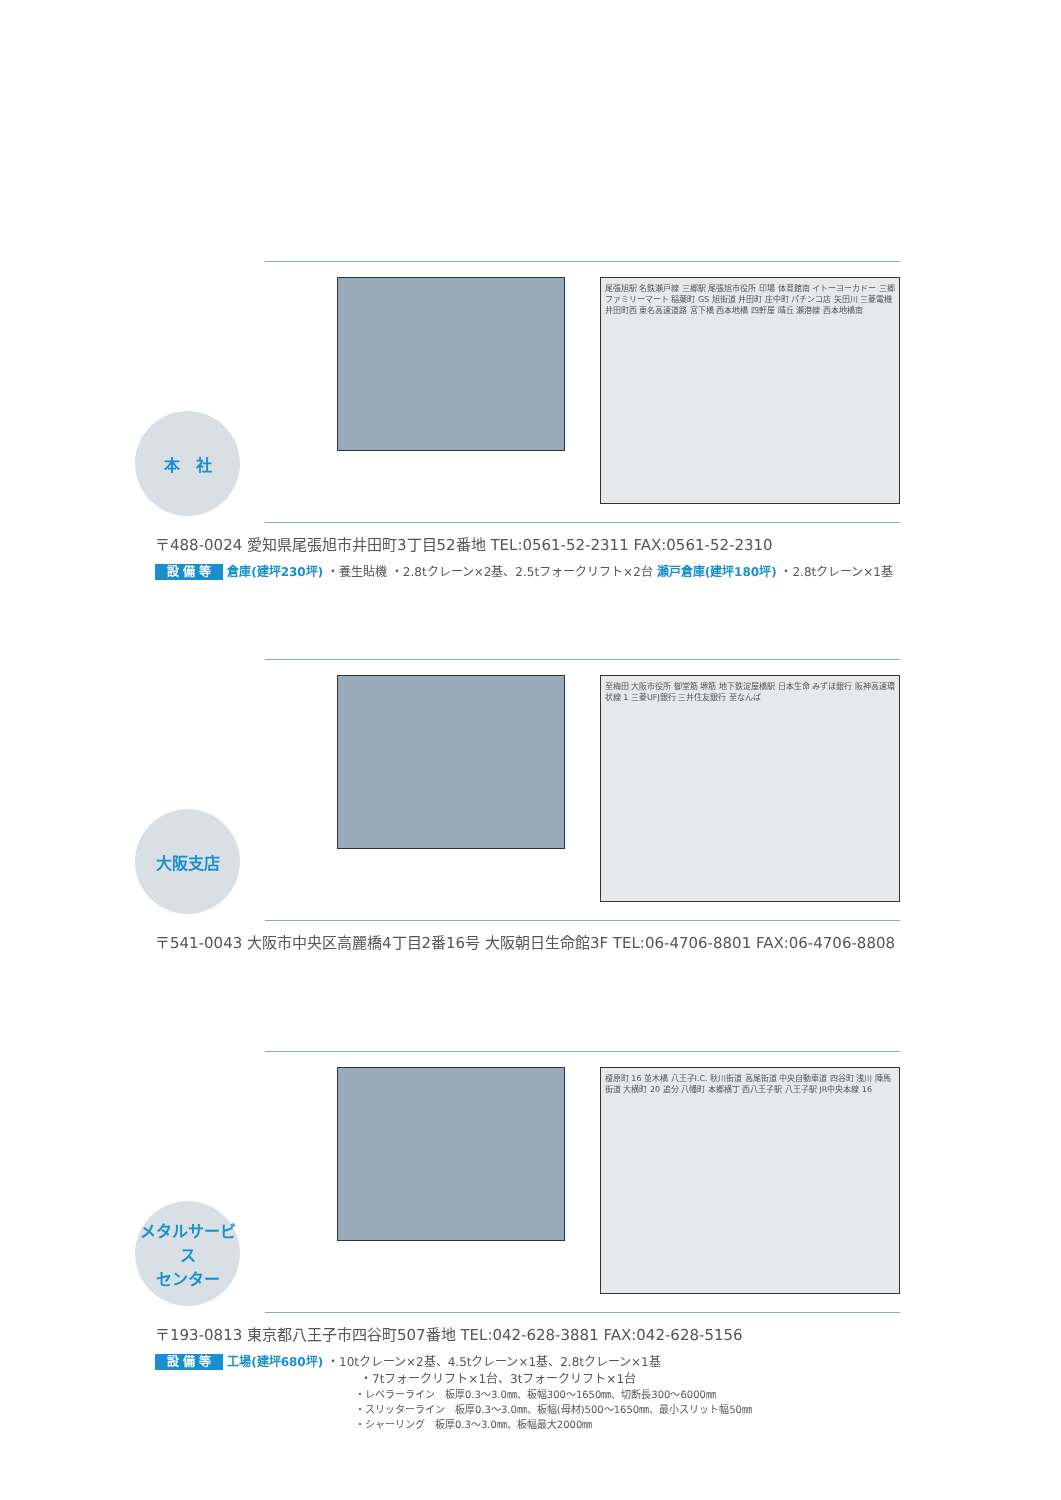尾張旭駅 名鉄瀬戸線 三郷駅 尾張旭市役所 印場 体育館南 イトーヨーカドー 三郷 ファミリーマート 稲葉町 GS 旭街道 井田町 庄中町 パチンコ店 矢田川 三菱電機 井田町西 東名高速道路 宮下橋 西本地橋 四軒屋 晴丘 瀬港線 西本地橋南
本　社
〒488-0024 愛知県尾張旭市井田町3丁目52番地 TEL:0561-52-2311 FAX:0561-52-2310
設 備 等 倉庫(建坪230坪) ・養生貼機 ・2.8tクレーン×2基、2.5tフォークリフト×2台 瀬戸倉庫(建坪180坪) ・2.8tクレーン×1基
至梅田 大阪市役所 御堂筋 堺筋 地下鉄淀屋橋駅 日本生命 みずほ銀行 阪神高速環状線 1 三菱UFJ銀行 三井住友銀行 至なんば
大阪支店
〒541-0043 大阪市中央区高麗橋4丁目2番16号 大阪朝日生命館3F TEL:06-4706-8801 FAX:06-4706-8808
榎原町 16 並木橋 八王子I.C. 秋川街道 高尾街道 中央自動車道 四谷町 浅川 陣馬街道 大横町 20 追分 八幡町 本郷横丁 西八王子駅 八王子駅 JR中央本線 16
メタルサービス
センター
〒193-0813 東京都八王子市四谷町507番地 TEL:042-628-3881 FAX:042-628-5156
設 備 等 工場(建坪680坪) ・10tクレーン×2基、4.5tクレーン×1基、2.8tクレーン×1基
・7tフォークリフト×1台、3tフォークリフト×1台
・レベラーライン　板厚0.3～3.0㎜、板幅300～1650㎜、切断長300～6000㎜
・スリッターライン　板厚0.3～3.0㎜、板幅(母材)500～1650㎜、最小スリット幅50㎜
・シャーリング　板厚0.3～3.0㎜、板幅最大2000㎜